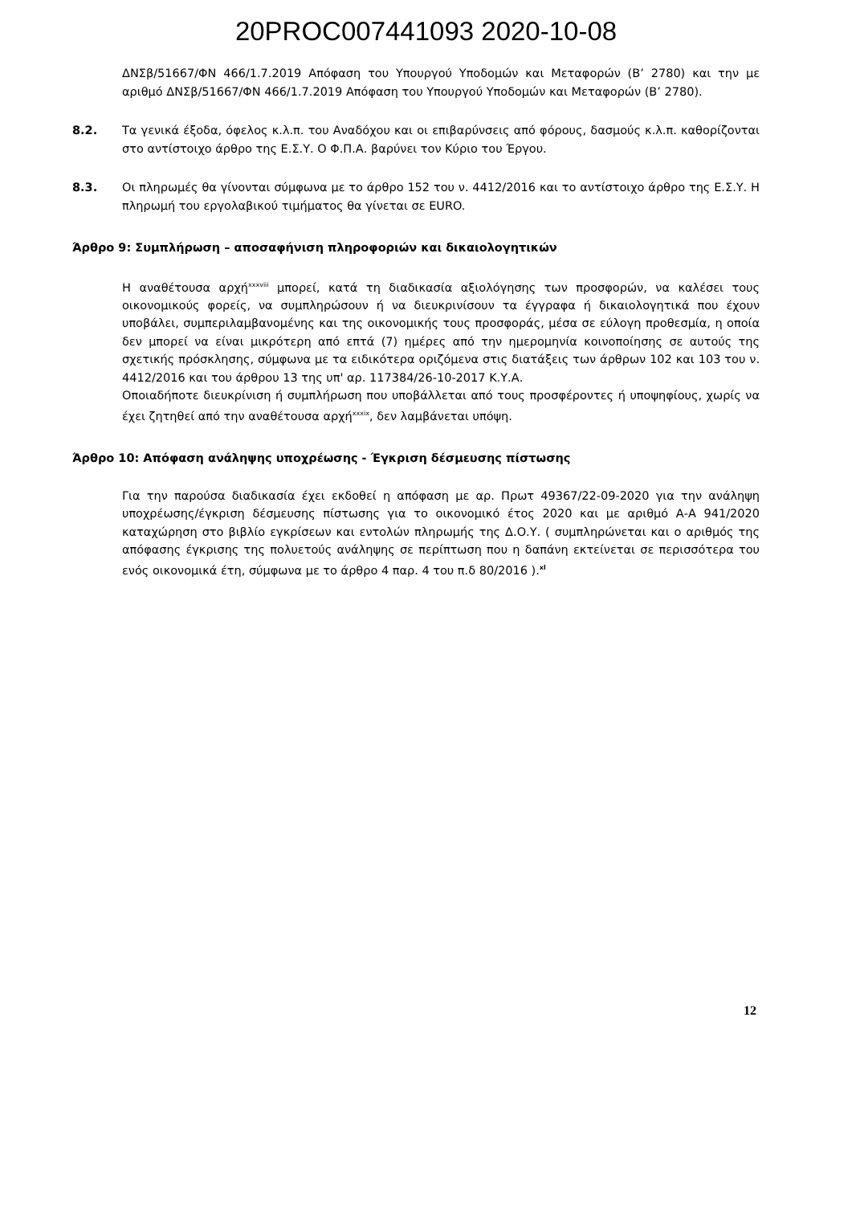20PROC007441093 2020-10-08
ΔΝΣβ/51667/ΦΝ 466/1.7.2019 Απόφαση του Υπουργού Υποδομών και Μεταφορών (Β’ 2780) και την με αριθμό ΔΝΣβ/51667/ΦΝ 466/1.7.2019 Απόφαση του Υπουργού Υποδομών και Μεταφορών (Β’ 2780).
8.2. Τα γενικά έξοδα, όφελος κ.λ.π. του Αναδόχου και οι επιβαρύνσεις από φόρους, δασμούς κ.λ.π. καθορίζονται στο αντίστοιχο άρθρο της Ε.Σ.Υ. Ο Φ.Π.Α. βαρύνει τον Κύριο του Έργου.
8.3. Οι πληρωμές θα γίνονται σύμφωνα με το άρθρο 152 του ν. 4412/2016 και το αντίστοιχο άρθρο της Ε.Σ.Υ. Η πληρωμή του εργολαβικού τιμήματος θα γίνεται σε EURO.
Άρθρο 9: Συμπλήρωση – αποσαφήνιση πληροφοριών και δικαιολογητικών
Η αναθέτουσα αρχή<sup>xxxviii</sup> μπορεί, κατά τη διαδικασία αξιολόγησης των προσφορών, να καλέσει τους οικονομικούς φορείς, να συμπληρώσουν ή να διευκρινίσουν τα έγγραφα ή δικαιολογητικά που έχουν υποβάλει, συμπεριλαμβανομένης και της οικονομικής τους προσφοράς, μέσα σε εύλογη προθεσμία, η οποία δεν μπορεί να είναι μικρότερη από επτά (7) ημέρες από την ημερομηνία κοινοποίησης σε αυτούς της σχετικής πρόσκλησης, σύμφωνα με τα ειδικότερα οριζόμενα στις διατάξεις των άρθρων 102 και 103 του ν. 4412/2016 και του άρθρου 13 της υπ' αρ. 117384/26-10-2017 Κ.Υ.Α.
Οποιαδήποτε διευκρίνιση ή συμπλήρωση που υποβάλλεται από τους προσφέροντες ή υποψηφίους, χωρίς να έχει ζητηθεί από την αναθέτουσα αρχή<sup>xxxix</sup>, δεν λαμβάνεται υπόψη.
Άρθρο 10: Απόφαση ανάληψης υποχρέωσης - Έγκριση δέσμευσης πίστωσης
Για την παρούσα διαδικασία έχει εκδοθεί η απόφαση με αρ. Πρωτ 49367/22-09-2020 για την ανάληψη υποχρέωσης/έγκριση δέσμευσης πίστωσης για το οικονομικό έτος 2020 και με αριθμό Α-Α 941/2020 καταχώρηση στο βιβλίο εγκρίσεων και εντολών πληρωμής της Δ.Ο.Υ. ( συμπληρώνεται και ο αριθμός της απόφασης έγκρισης της πολυετούς ανάληψης σε περίπτωση που η δαπάνη εκτείνεται σε περισσότερα του ενός οικονομικά έτη, σύμφωνα με το άρθρο 4 παρ. 4 του π.δ 80/2016 ).<sup>xl</sup>
12